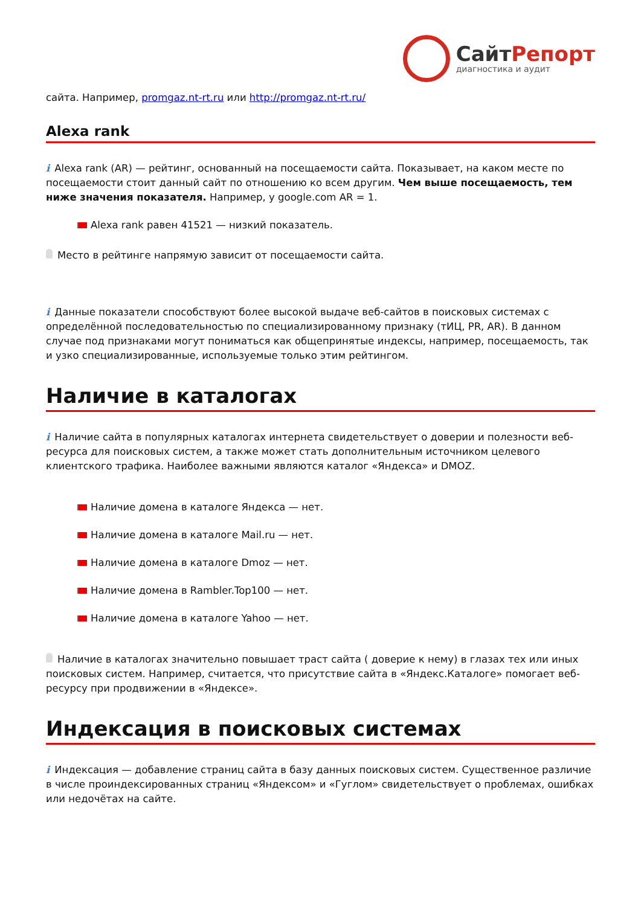СайтРепорт
диагностика и аудит
сайта. Например, promgaz.nt-rt.ru или http://promgaz.nt-rt.ru/
Alexa rank
i Alexa rank (AR) — рейтинг, основанный на посещаемости сайта. Показывает, на каком месте по посещаемости стоит данный сайт по отношению ко всем другим. Чем выше посещаемость, тем ниже значения показателя. Например, у google.com AR = 1.
Alexa rank равен 41521 — низкий показатель.
Место в рейтинге напрямую зависит от посещаемости сайта.
i Данные показатели способствуют более высокой выдаче веб-сайтов в поисковых системах с определённой последовательностью по специализированному признаку (тИЦ, PR, AR). В данном случае под признаками могут пониматься как общепринятые индексы, например, посещаемость, так и узко специализированные, используемые только этим рейтингом.
Наличие в каталогах
i Наличие сайта в популярных каталогах интернета свидетельствует о доверии и полезности веб-ресурса для поисковых систем, а также может стать дополнительным источником целевого клиентского трафика. Наиболее важными являются каталог «Яндекса» и DMOZ.
Наличие домена в каталоге Яндекса — нет.
Наличие домена в каталоге Mail.ru — нет.
Наличие домена в каталоге Dmoz — нет.
Наличие домена в Rambler.Top100 — нет.
Наличие домена в каталоге Yahoo — нет.
Наличие в каталогах значительно повышает траст сайта ( доверие к нему) в глазах тех или иных поисковых систем. Например, считается, что присутствие сайта в «Яндекс.Каталоге» помогает веб-ресурсу при продвижении в «Яндексе».
Индексация в поисковых системах
i Индексация — добавление страниц сайта в базу данных поисковых систем. Существенное различие в числе проиндексированных страниц «Яндексом» и «Гуглом» свидетельствует о проблемах, ошибках или недочётах на сайте.